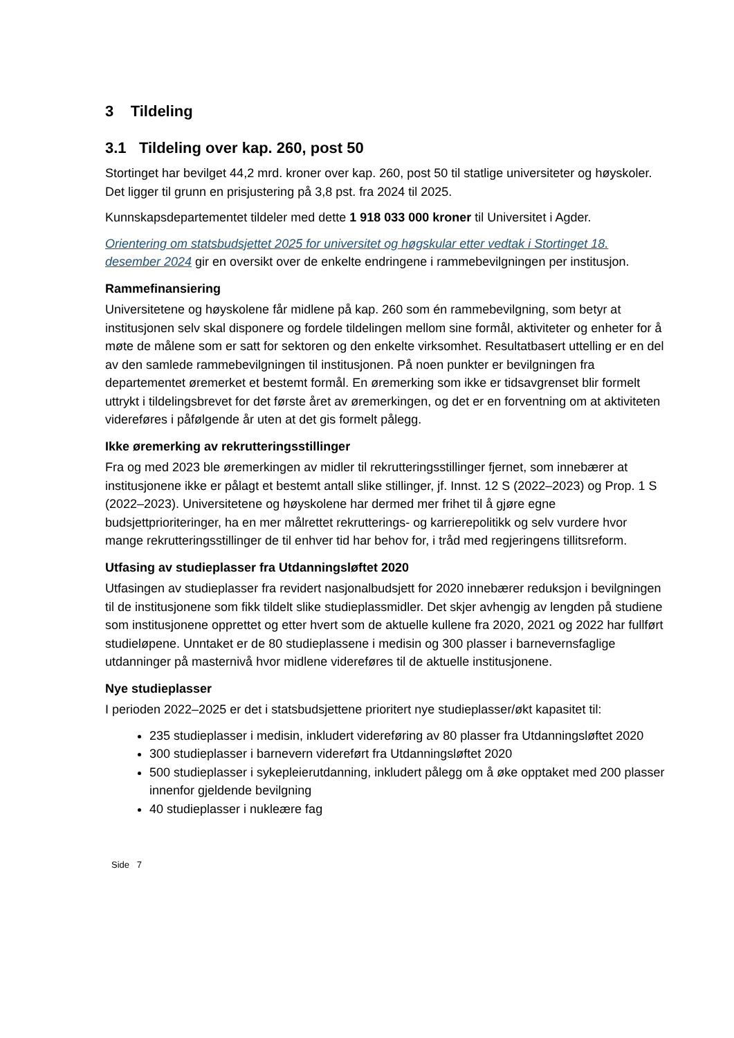3 Tildeling
3.1 Tildeling over kap. 260, post 50
Stortinget har bevilget 44,2 mrd. kroner over kap. 260, post 50 til statlige universiteter og høyskoler. Det ligger til grunn en prisjustering på 3,8 pst. fra 2024 til 2025.
Kunnskapsdepartementet tildeler med dette 1 918 033 000 kroner til Universitet i Agder.
Orientering om statsbudsjettet 2025 for universitet og høgskular etter vedtak i Stortinget 18. desember 2024 gir en oversikt over de enkelte endringene i rammebevilgningen per institusjon.
Rammefinansiering
Universitetene og høyskolene får midlene på kap. 260 som én rammebevilgning, som betyr at institusjonen selv skal disponere og fordele tildelingen mellom sine formål, aktiviteter og enheter for å møte de målene som er satt for sektoren og den enkelte virksomhet. Resultatbasert uttelling er en del av den samlede rammebevilgningen til institusjonen. På noen punkter er bevilgningen fra departementet øremerket et bestemt formål. En øremerking som ikke er tidsavgrenset blir formelt uttrykt i tildelingsbrevet for det første året av øremerkingen, og det er en forventning om at aktiviteten videreføres i påfølgende år uten at det gis formelt pålegg.
Ikke øremerking av rekrutteringsstillinger
Fra og med 2023 ble øremerkingen av midler til rekrutteringsstillinger fjernet, som innebærer at institusjonene ikke er pålagt et bestemt antall slike stillinger, jf. Innst. 12 S (2022–2023) og Prop. 1 S (2022–2023). Universitetene og høyskolene har dermed mer frihet til å gjøre egne budsjettprioriteringer, ha en mer målrettet rekrutterings- og karrierepolitikk og selv vurdere hvor mange rekrutteringsstillinger de til enhver tid har behov for, i tråd med regjeringens tillitsreform.
Utfasing av studieplasser fra Utdanningsløftet 2020
Utfasingen av studieplasser fra revidert nasjonalbudsjett for 2020 innebærer reduksjon i bevilgningen til de institusjonene som fikk tildelt slike studieplassmidler. Det skjer avhengig av lengden på studiene som institusjonene opprettet og etter hvert som de aktuelle kullene fra 2020, 2021 og 2022 har fullført studieløpene. Unntaket er de 80 studieplassene i medisin og 300 plasser i barnevernsfaglige utdanninger på masternivå hvor midlene videreføres til de aktuelle institusjonene.
Nye studieplasser
I perioden 2022–2025 er det i statsbudsjettene prioritert nye studieplasser/økt kapasitet til:
235 studieplasser i medisin, inkludert videreføring av 80 plasser fra Utdanningsløftet 2020
300 studieplasser i barnevern videreført fra Utdanningsløftet 2020
500 studieplasser i sykepleierutdanning, inkludert pålegg om å øke opptaket med 200 plasser innenfor gjeldende bevilgning
40 studieplasser i nukleære fag
Side 7